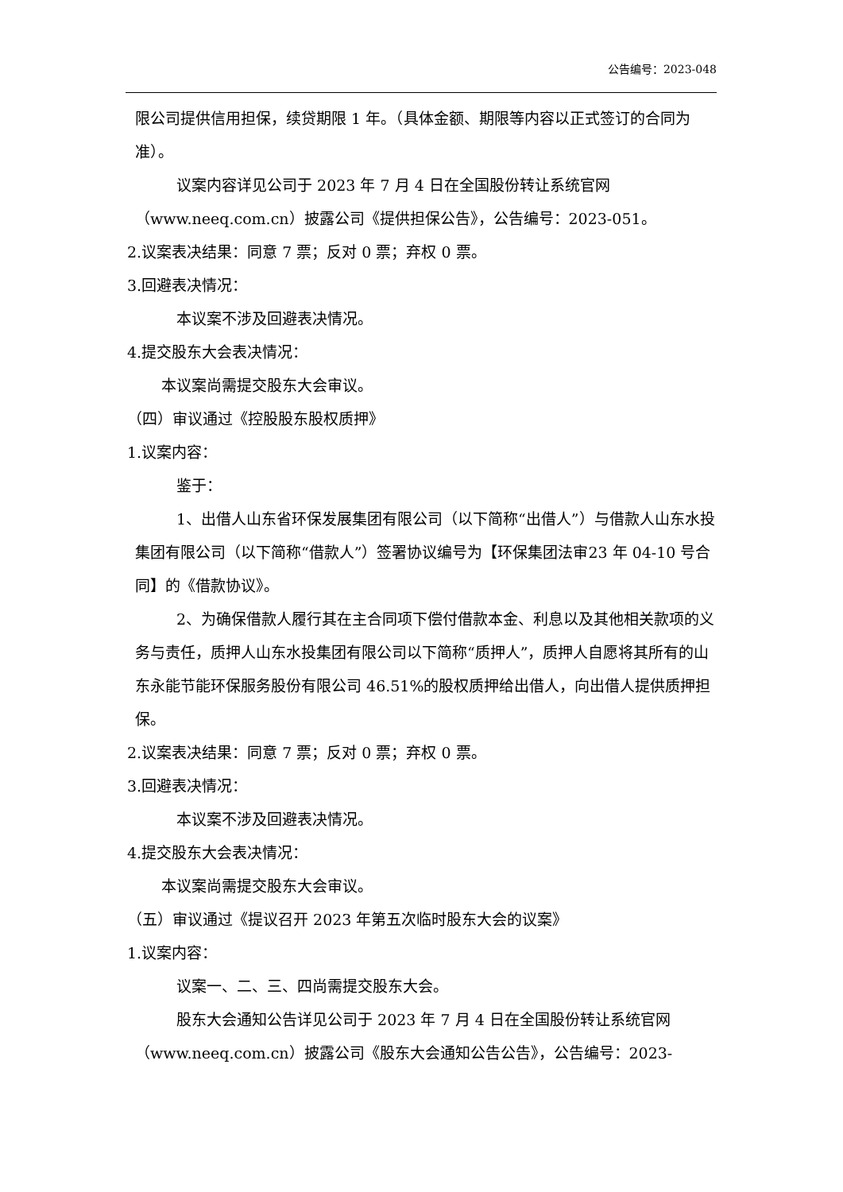公告编号：2023-048
限公司提供信用担保，续贷期限 1 年。（具体金额、期限等内容以正式签订的合同为准）。
议案内容详见公司于 2023 年 7 月 4 日在全国股份转让系统官网（www.neeq.com.cn）披露公司《提供担保公告》，公告编号：2023-051。
2.议案表决结果：同意 7 票；反对 0 票；弃权 0 票。
3.回避表决情况：
本议案不涉及回避表决情况。
4.提交股东大会表决情况：
本议案尚需提交股东大会审议。
（四）审议通过《控股股东股权质押》
1.议案内容：
鉴于：
1、出借人山东省环保发展集团有限公司（以下简称“出借人”）与借款人山东水投集团有限公司（以下简称“借款人”）签署协议编号为【环保集团法审23 年 04-10 号合同】的《借款协议》。
2、为确保借款人履行其在主合同项下偿付借款本金、利息以及其他相关款项的义务与责任，质押人山东水投集团有限公司以下简称“质押人”，质押人自愿将其所有的山东永能节能环保服务股份有限公司 46.51%的股权质押给出借人，向出借人提供质押担保。
2.议案表决结果：同意 7 票；反对 0 票；弃权 0 票。
3.回避表决情况：
本议案不涉及回避表决情况。
4.提交股东大会表决情况：
本议案尚需提交股东大会审议。
（五）审议通过《提议召开 2023 年第五次临时股东大会的议案》
1.议案内容：
议案一、二、三、四尚需提交股东大会。
股东大会通知公告详见公司于 2023 年 7 月 4 日在全国股份转让系统官网（www.neeq.com.cn）披露公司《股东大会通知公告公告》，公告编号：2023-